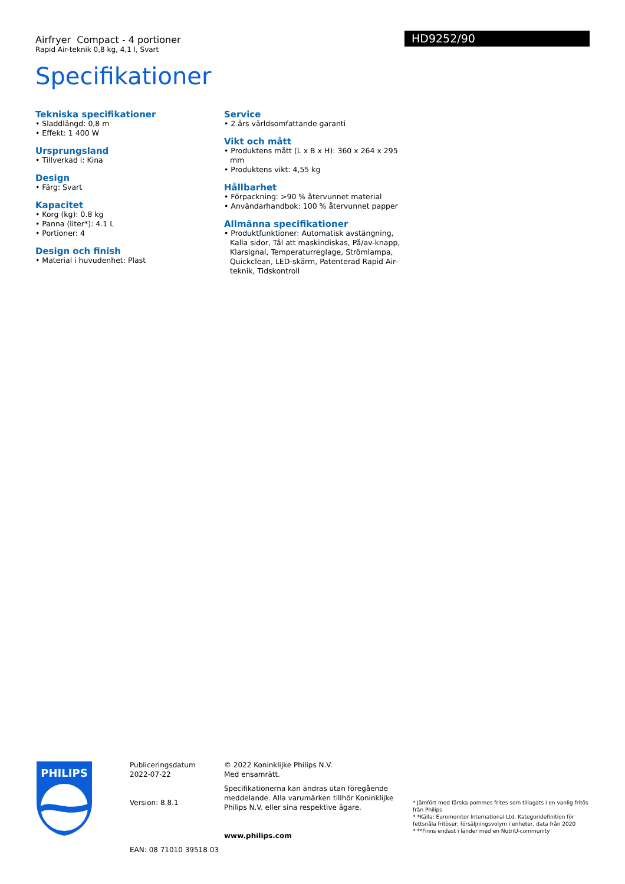Airfryer Compact - 4 portioner
Rapid Air-teknik 0,8 kg, 4,1 l, Svart
HD9252/90
Specifikationer
Tekniska specifikationer
• Sladdlängd: 0,8 m
• Effekt: 1 400 W
Ursprungsland
• Tillverkad i: Kina
Design
• Färg: Svart
Kapacitet
• Korg (kg): 0.8 kg
• Panna (liter*): 4.1 L
• Portioner: 4
Design och finish
• Material i huvudenhet: Plast
Service
• 2 års världsomfattande garanti
Vikt och mått
• Produktens mått (L x B x H): 360 x 264 x 295 mm
• Produktens vikt: 4,55 kg
Hållbarhet
• Förpackning: >90 % återvunnet material
• Användarhandbok: 100 % återvunnet papper
Allmänna specifikationer
• Produktfunktioner: Automatisk avstängning, Kalla sidor, Tål att maskindiskas, På/av-knapp, Klarsignal, Temperaturreglage, Strömlampa, Quickclean, LED-skärm, Patenterad Rapid Air-teknik, Tidskontroll
PHILIPS
Publiceringsdatum
2022-07-22
Version: 8.8.1
EAN: 08 71010 39518 03
© 2022 Koninklijke Philips N.V.
Med ensamrätt.
Specifikationerna kan ändras utan föregående meddelande. Alla varumärken tillhör Koninklijke Philips N.V. eller sina respektive ägare.
www.philips.com
* Jämfört med färska pommes frites som tillagats i en vanlig fritös från Philips
* *Källa: Euromonitor International Ltd. Kategoridefinition för fettsnåla fritöser; försäljningsvolym i enheter, data från 2020
* **Finns endast i länder med en NutriU-community